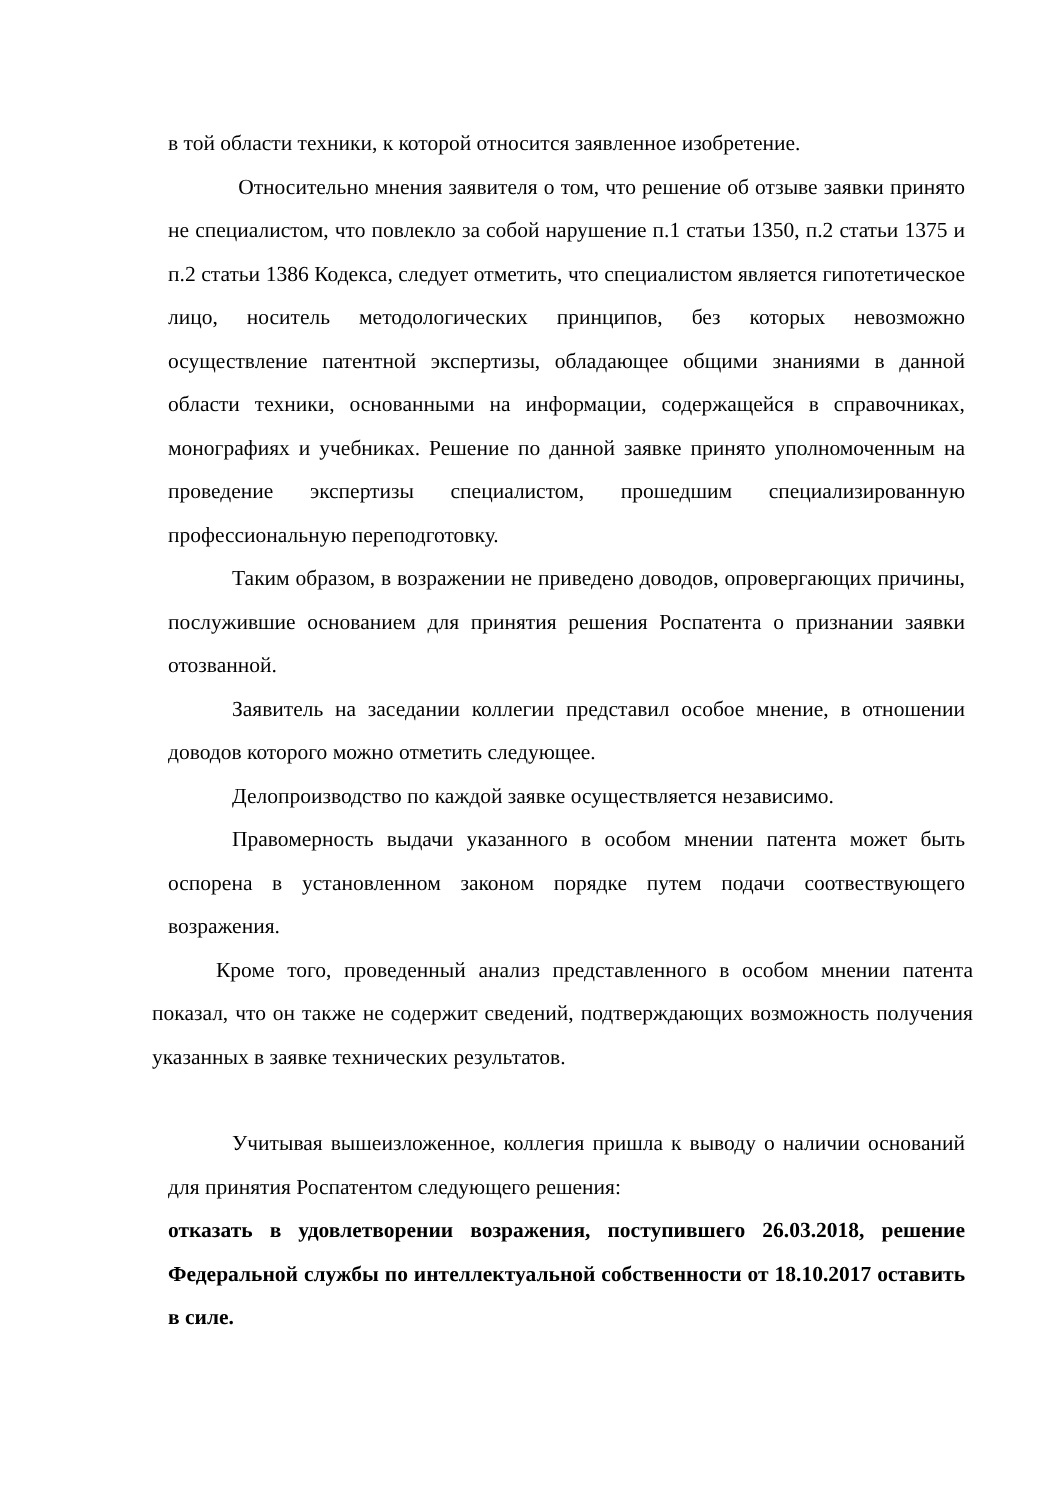в той области техники, к которой относится заявленное изобретение.
Относительно мнения заявителя о том, что решение об отзыве заявки принято не специалистом, что повлекло за собой нарушение п.1 статьи 1350, п.2 статьи 1375 и п.2 статьи 1386 Кодекса, следует отметить, что специалистом является гипотетическое лицо, носитель методологических принципов, без которых невозможно осуществление патентной экспертизы, обладающее общими знаниями в данной области техники, основанными на информации, содержащейся в справочниках, монографиях и учебниках. Решение по данной заявке принято уполномоченным на проведение экспертизы специалистом, прошедшим специализированную профессиональную переподготовку.
Таким образом, в возражении не приведено доводов, опровергающих причины, послужившие основанием для принятия решения Роспатента о признании заявки отозванной.
Заявитель на заседании коллегии представил особое мнение, в отношении доводов которого можно отметить следующее.
Делопроизводство по каждой заявке осуществляется независимо.
Правомерность выдачи указанного в особом мнении патента может быть оспорена в установленном законом порядке путем подачи соотвествующего возражения.
Кроме того, проведенный анализ представленного в особом мнении патента показал, что он также не содержит сведений, подтверждающих возможность получения указанных в заявке технических результатов.
Учитывая вышеизложенное, коллегия пришла к выводу о наличии оснований для принятия Роспатентом следующего решения:
отказать в удовлетворении возражения, поступившего 26.03.2018, решение Федеральной службы по интеллектуальной собственности от 18.10.2017 оставить в силе.